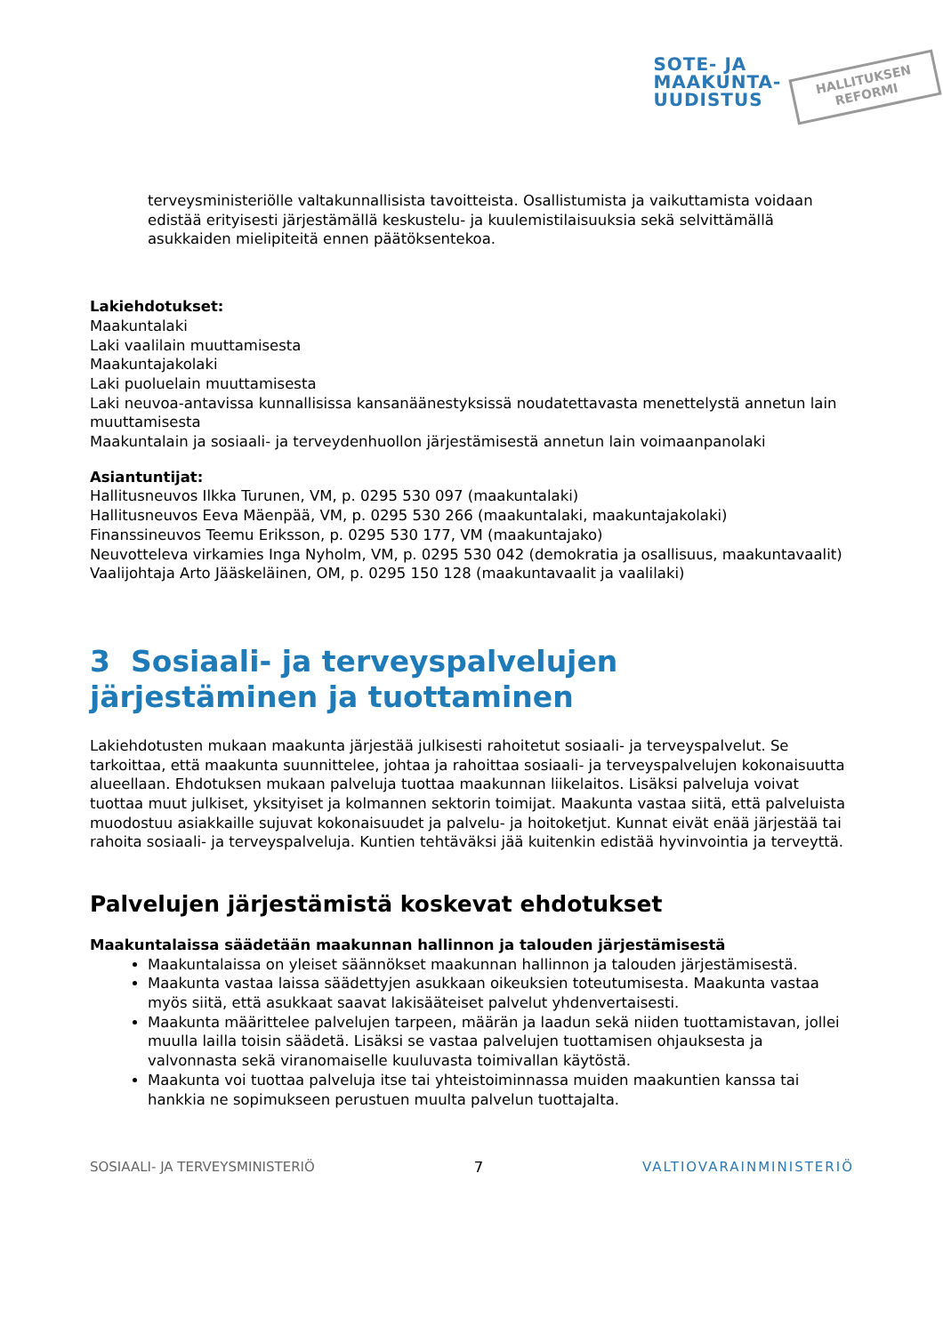SOTE- JA
MAAKUNTA-
UUDISTUS
HALLITUKSEN
REFORMI
terveysministeriölle valtakunnallisista tavoitteista. Osallistumista ja vaikuttamista voidaan edistää erityisesti järjestämällä keskustelu- ja kuulemistilaisuuksia sekä selvittämällä asukkaiden mielipiteitä ennen päätöksentekoa.
Lakiehdotukset:
Maakuntalaki
Laki vaalilain muuttamisesta
Maakuntajakolaki
Laki puoluelain muuttamisesta
Laki neuvoa-antavissa kunnallisissa kansanäänestyksissä noudatettavasta menettelystä annetun lain muuttamisesta
Maakuntalain ja sosiaali- ja terveydenhuollon järjestämisestä annetun lain voimaanpanolaki
Asiantuntijat:
Hallitusneuvos Ilkka Turunen, VM, p. 0295 530 097 (maakuntalaki)
Hallitusneuvos Eeva Mäenpää, VM, p. 0295 530 266 (maakuntalaki, maakuntajakolaki)
Finanssineuvos Teemu Eriksson, p. 0295 530 177, VM (maakuntajako)
Neuvotteleva virkamies Inga Nyholm, VM, p. 0295 530 042 (demokratia ja osallisuus, maakuntavaalit)
Vaalijohtaja Arto Jääskeläinen, OM, p. 0295 150 128 (maakuntavaalit ja vaalilaki)
3 Sosiaali- ja terveyspalvelujen järjestäminen ja tuottaminen
Lakiehdotusten mukaan maakunta järjestää julkisesti rahoitetut sosiaali- ja terveyspalvelut. Se tarkoittaa, että maakunta suunnittelee, johtaa ja rahoittaa sosiaali- ja terveyspalvelujen kokonaisuutta alueellaan. Ehdotuksen mukaan palveluja tuottaa maakunnan liikelaitos. Lisäksi palveluja voivat tuottaa muut julkiset, yksityiset ja kolmannen sektorin toimijat. Maakunta vastaa siitä, että palveluista muodostuu asiakkaille sujuvat kokonaisuudet ja palvelu- ja hoitoketjut. Kunnat eivät enää järjestää tai rahoita sosiaali- ja terveyspalveluja. Kuntien tehtäväksi jää kuitenkin edistää hyvinvointia ja terveyttä.
Palvelujen järjestämistä koskevat ehdotukset
Maakuntalaissa säädetään maakunnan hallinnon ja talouden järjestämisestä
Maakuntalaissa on yleiset säännökset maakunnan hallinnon ja talouden järjestämisestä.
Maakunta vastaa laissa säädettyjen asukkaan oikeuksien toteutumisesta. Maakunta vastaa myös siitä, että asukkaat saavat lakisääteiset palvelut yhdenvertaisesti.
Maakunta määrittelee palvelujen tarpeen, määrän ja laadun sekä niiden tuottamistavan, jollei muulla lailla toisin säädetä. Lisäksi se vastaa palvelujen tuottamisen ohjauksesta ja valvonnasta sekä viranomaiselle kuuluvasta toimivallan käytöstä.
Maakunta voi tuottaa palveluja itse tai yhteistoiminnassa muiden maakuntien kanssa tai hankkia ne sopimukseen perustuen muulta palvelun tuottajalta.
SOSIAALI- JA TERVEYSMINISTERIÖ 7 VALTIOVARAINMINISTERIÖ